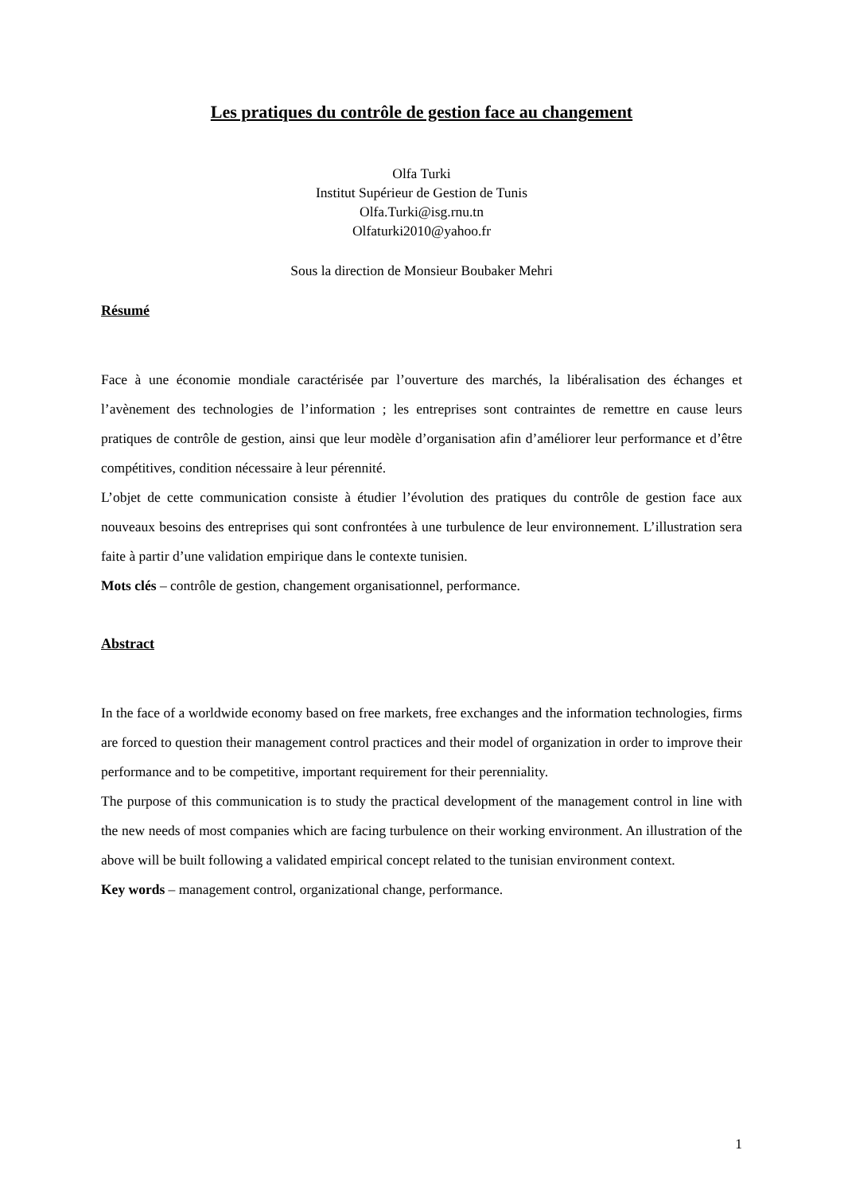Les pratiques du contrôle de gestion face au changement
Olfa Turki
Institut Supérieur de Gestion de Tunis
Olfa.Turki@isg.rnu.tn
Olfaturki2010@yahoo.fr
Sous la direction de Monsieur Boubaker Mehri
Résumé
Face à une économie mondiale caractérisée par l’ouverture des marchés, la libéralisation des échanges et l’avènement des technologies de l’information ; les entreprises sont contraintes de remettre en cause leurs pratiques de contrôle de gestion, ainsi que leur modèle d’organisation afin d’améliorer leur performance et d’être compétitives, condition nécessaire à leur pérennité.
L’objet de cette communication consiste à étudier l’évolution des pratiques du contrôle de gestion face aux nouveaux besoins des entreprises qui sont confrontées à une turbulence de leur environnement. L’illustration sera faite à partir d’une validation empirique dans le contexte tunisien.
Mots clés – contrôle de gestion, changement organisationnel, performance.
Abstract
In the face of a worldwide economy based on free markets, free exchanges and the information technologies, firms are forced to question their management control practices and their model of organization in order to improve their performance and to be competitive, important requirement for their perenniality.
The purpose of this communication is to study the practical development of the management control in line with the new needs of most companies which are facing turbulence on their working environment. An illustration of the above will be built following a validated empirical concept related to the tunisian environment context.
Key words – management control, organizational change, performance.
1